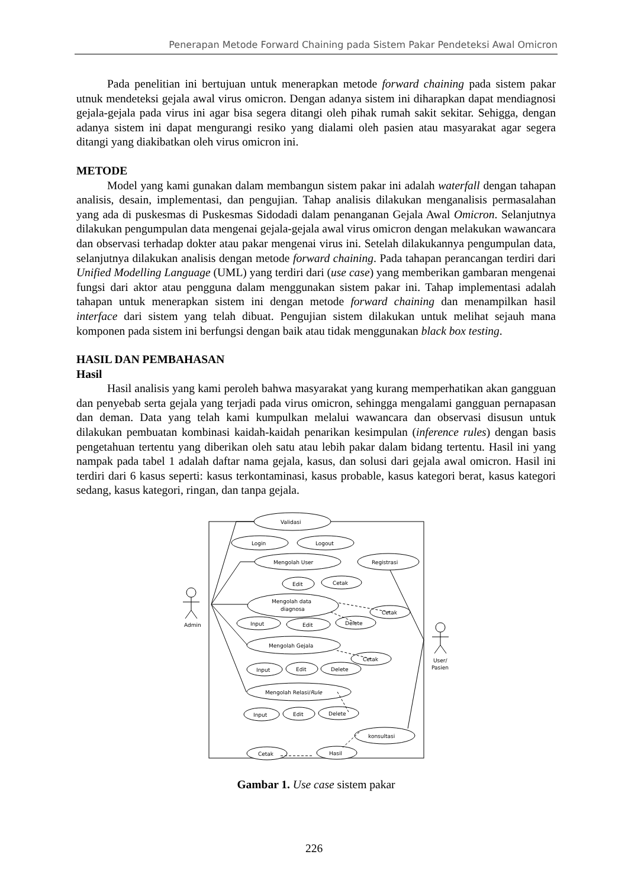Penerapan Metode Forward Chaining pada Sistem Pakar Pendeteksi Awal Omicron
Pada penelitian ini bertujuan untuk menerapkan metode forward chaining pada sistem pakar utnuk mendeteksi gejala awal virus omicron. Dengan adanya sistem ini diharapkan dapat mendiagnosi gejala-gejala pada virus ini agar bisa segera ditangi oleh pihak rumah sakit sekitar. Sehigga, dengan adanya sistem ini dapat mengurangi resiko yang dialami oleh pasien atau masyarakat agar segera ditangi yang diakibatkan oleh virus omicron ini.
METODE
Model yang kami gunakan dalam membangun sistem pakar ini adalah waterfall dengan tahapan analisis, desain, implementasi, dan pengujian. Tahap analisis dilakukan menganalisis permasalahan yang ada di puskesmas di Puskesmas Sidodadi dalam penanganan Gejala Awal Omicron. Selanjutnya dilakukan pengumpulan data mengenai gejala-gejala awal virus omicron dengan melakukan wawancara dan observasi terhadap dokter atau pakar mengenai virus ini. Setelah dilakukannya pengumpulan data, selanjutnya dilakukan analisis dengan metode forward chaining. Pada tahapan perancangan terdiri dari Unified Modelling Language (UML) yang terdiri dari (use case) yang memberikan gambaran mengenai fungsi dari aktor atau pengguna dalam menggunakan sistem pakar ini. Tahap implementasi adalah tahapan untuk menerapkan sistem ini dengan metode forward chaining dan menampilkan hasil interface dari sistem yang telah dibuat. Pengujian sistem dilakukan untuk melihat sejauh mana komponen pada sistem ini berfungsi dengan baik atau tidak menggunakan black box testing.
HASIL DAN PEMBAHASAN
Hasil
Hasil analisis yang kami peroleh bahwa masyarakat yang kurang memperhatikan akan gangguan dan penyebab serta gejala yang terjadi pada virus omicron, sehingga mengalami gangguan pernapasan dan deman. Data yang telah kami kumpulkan melalui wawancara dan observasi disusun untuk dilakukan pembuatan kombinasi kaidah-kaidah penarikan kesimpulan (inference rules) dengan basis pengetahuan tertentu yang diberikan oleh satu atau lebih pakar dalam bidang tertentu. Hasil ini yang nampak pada tabel 1 adalah daftar nama gejala, kasus, dan solusi dari gejala awal omicron. Hasil ini terdiri dari 6 kasus seperti: kasus terkontaminasi, kasus probable, kasus kategori berat, kasus kategori sedang, kasus kategori, ringan, dan tanpa gejala.
Validasi
Login
Logout
Mengolah User
Registrasi
Edit
Cetak
Mengolah data
diagnosa
Cetak
Input
Edit
Delete
Mengolah Gejala
Cetak
Input
Edit
Delete
Mengolah Relasi/Rule
Input
Edit
Delete
konsultasi
Hasil
Cetak
Admin
User/
Pasien
Gambar 1. Use case sistem pakar
226